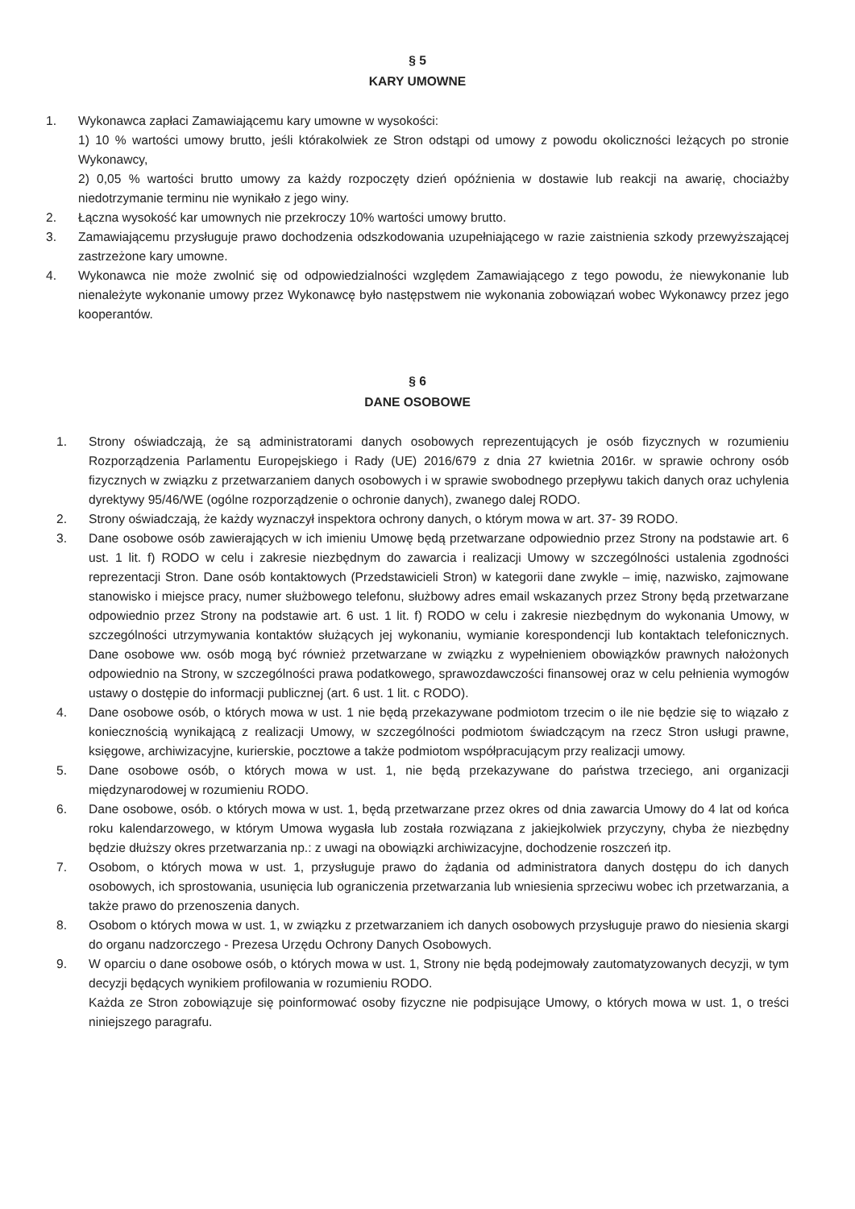§ 5
KARY UMOWNE
1. Wykonawca zapłaci Zamawiającemu kary umowne w wysokości:
1) 10 % wartości umowy brutto, jeśli którakolwiek ze Stron odstąpi od umowy z powodu okoliczności leżących po stronie Wykonawcy,
2) 0,05 % wartości brutto umowy za każdy rozpoczęty dzień opóźnienia w dostawie lub reakcji na awarię, chociażby niedotrzymanie terminu nie wynikało z jego winy.
2. Łączna wysokość kar umownych nie przekroczy 10% wartości umowy brutto.
3. Zamawiającemu przysługuje prawo dochodzenia odszkodowania uzupełniającego w razie zaistnienia szkody przewyższającej zastrzeżone kary umowne.
4. Wykonawca nie może zwolnić się od odpowiedzialności względem Zamawiającego z tego powodu, że niewykonanie lub nienależyte wykonanie umowy przez Wykonawcę było następstwem nie wykonania zobowiązań wobec Wykonawcy przez jego kooperantów.
§ 6
DANE OSOBOWE
1. Strony oświadczają, że są administratorami danych osobowych reprezentujących je osób fizycznych w rozumieniu Rozporządzenia Parlamentu Europejskiego i Rady (UE) 2016/679 z dnia 27 kwietnia 2016r. w sprawie ochrony osób fizycznych w związku z przetwarzaniem danych osobowych i w sprawie swobodnego przepływu takich danych oraz uchylenia dyrektywy 95/46/WE (ogólne rozporządzenie o ochronie danych), zwanego dalej RODO.
2. Strony oświadczają, że każdy wyznaczył inspektora ochrony danych, o którym mowa w art. 37- 39 RODO.
3. Dane osobowe osób zawierających w ich imieniu Umowę będą przetwarzane odpowiednio przez Strony na podstawie art. 6 ust. 1 lit. f) RODO w celu i zakresie niezbędnym do zawarcia i realizacji Umowy w szczególności ustalenia zgodności reprezentacji Stron. Dane osób kontaktowych (Przedstawicieli Stron) w kategorii dane zwykle – imię, nazwisko, zajmowane stanowisko i miejsce pracy, numer służbowego telefonu, służbowy adres email wskazanych przez Strony będą przetwarzane odpowiednio przez Strony na podstawie art. 6 ust. 1 lit. f) RODO w celu i zakresie niezbędnym do wykonania Umowy, w szczególności utrzymywania kontaktów służących jej wykonaniu, wymianie korespondencji lub kontaktach telefonicznych. Dane osobowe ww. osób mogą być również przetwarzane w związku z wypełnieniem obowiązków prawnych nałożonych odpowiednio na Strony, w szczególności prawa podatkowego, sprawozdawczości finansowej oraz w celu pełnienia wymogów ustawy o dostępie do informacji publicznej (art. 6 ust. 1 lit. c RODO).
4. Dane osobowe osób, o których mowa w ust. 1 nie będą przekazywane podmiotom trzecim o ile nie będzie się to wiązało z koniecznością wynikającą z realizacji Umowy, w szczególności podmiotom świadczącym na rzecz Stron usługi prawne, księgowe, archiwizacyjne, kurierskie, pocztowe a także podmiotom współpracującym przy realizacji umowy.
5. Dane osobowe osób, o których mowa w ust. 1, nie będą przekazywane do państwa trzeciego, ani organizacji międzynarodowej w rozumieniu RODO.
6. Dane osobowe, osób. o których mowa w ust. 1, będą przetwarzane przez okres od dnia zawarcia Umowy do 4 lat od końca roku kalendarzowego, w którym Umowa wygasła lub została rozwiązana z jakiejkolwiek przyczyny, chyba że niezbędny będzie dłuższy okres przetwarzania np.: z uwagi na obowiązki archiwizacyjne, dochodzenie roszczeń itp.
7. Osobom, o których mowa w ust. 1, przysługuje prawo do żądania od administratora danych dostępu do ich danych osobowych, ich sprostowania, usunięcia lub ograniczenia przetwarzania lub wniesienia sprzeciwu wobec ich przetwarzania, a także prawo do przenoszenia danych.
8. Osobom o których mowa w ust. 1, w związku z przetwarzaniem ich danych osobowych przysługuje prawo do niesienia skargi do organu nadzorczego - Prezesa Urzędu Ochrony Danych Osobowych.
9. W oparciu o dane osobowe osób, o których mowa w ust. 1, Strony nie będą podejmowały zautomatyzowanych decyzji, w tym decyzji będących wynikiem profilowania w rozumieniu RODO.
Każda ze Stron zobowiązuje się poinformować osoby fizyczne nie podpisujące Umowy, o których mowa w ust. 1, o treści niniejszego paragrafu.